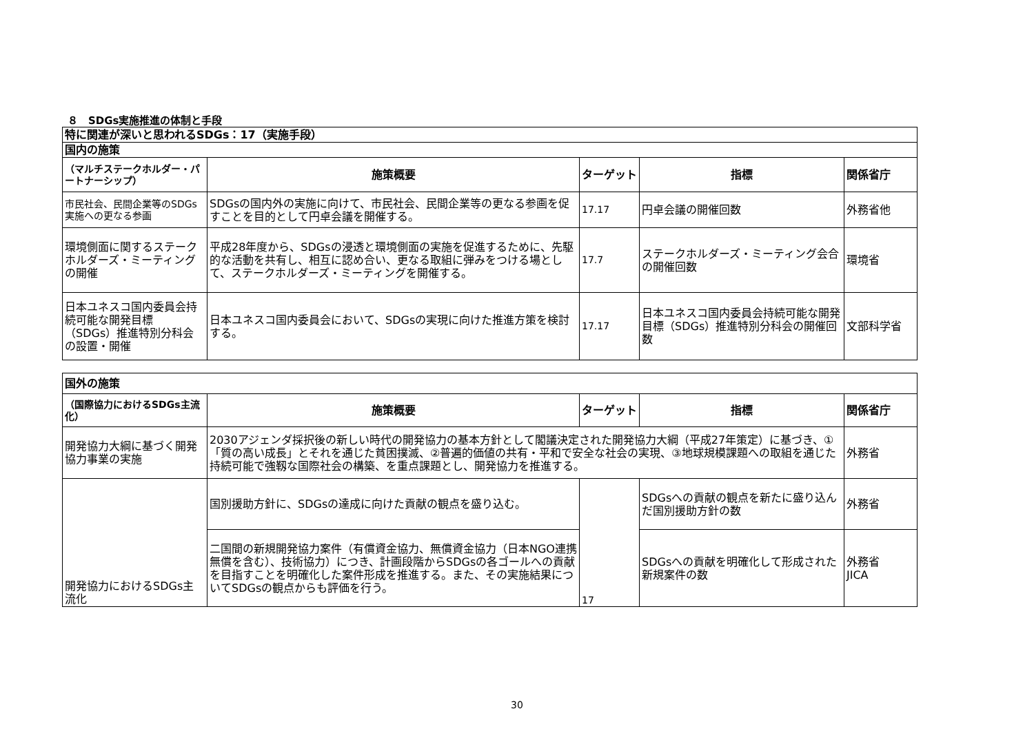８　SDGs実施推進の体制と手段
| 特に関連が深いと思われるSDGs：17（実施手段） | | | | |
| 国内の施策 | | | | |
| （マルチステークホルダー・パートナーシップ） | 施策概要 | ターゲット | 指標 | 関係省庁 |
| 市民社会、民間企業等のSDGs実施への更なる参画 | SDGsの国内外の実施に向けて、市民社会、民間企業等の更なる参画を促すことを目的として円卓会議を開催する。 | 17.17 | 円卓会議の開催回数 | 外務省他 |
| 環境側面に関するステークホルダーズ・ミーティングの開催 | 平成28年度から、SDGsの浸透と環境側面の実施を促進するために、先駆的な活動を共有し、相互に認め合い、更なる取組に弾みをつける場として、ステークホルダーズ・ミーティングを開催する。 | 17.7 | ステークホルダーズ・ミーティング会合の開催回数 | 環境省 |
| 日本ユネスコ国内委員会持続可能な開発目標（SDGs）推進特別分科会の設置・開催 | 日本ユネスコ国内委員会において、SDGsの実現に向けた推進方策を検討する。 | 17.17 | 日本ユネスコ国内委員会持続可能な開発目標（SDGs）推進特別分科会の開催回数 | 文部科学省 |
| 国外の施策 | | | | |
| （国際協力におけるSDGs主流化） | 施策概要 | ターゲット | 指標 | 関係省庁 |
| 開発協力大綱に基づく開発協力事業の実施 | 2030アジェンダ採択後の新しい時代の開発協力の基本方針として閣議決定された開発協力大綱（平成27年策定）に基づき、①「質の高い成長」とそれを通じた貧困撲滅、②普遍的価値の共有・平和で安全な社会の実現、③地球規模課題への取組を通じた持続可能で強靱な国際社会の構築、を重点課題とし、開発協力を推進する。 | | | 外務省 |
| 開発協力におけるSDGs主流化 | 国別援助方針に、SDGsの達成に向けた貢献の観点を盛り込む。 | 17 | SDGsへの貢献の観点を新たに盛り込んだ国別援助方針の数 | 外務省 |
| | 二国間の新規開発協力案件（有償資金協力、無償資金協力（日本NGO連携無償を含む）、技術協力）につき、計画段階からSDGsの各ゴールへの貢献を目指すことを明確化した案件形成を推進する。また、その実施結果についてSDGsの観点からも評価を行う。 | | SDGsへの貢献を明確化して形成された新規案件の数 | 外務省 JICA |
30